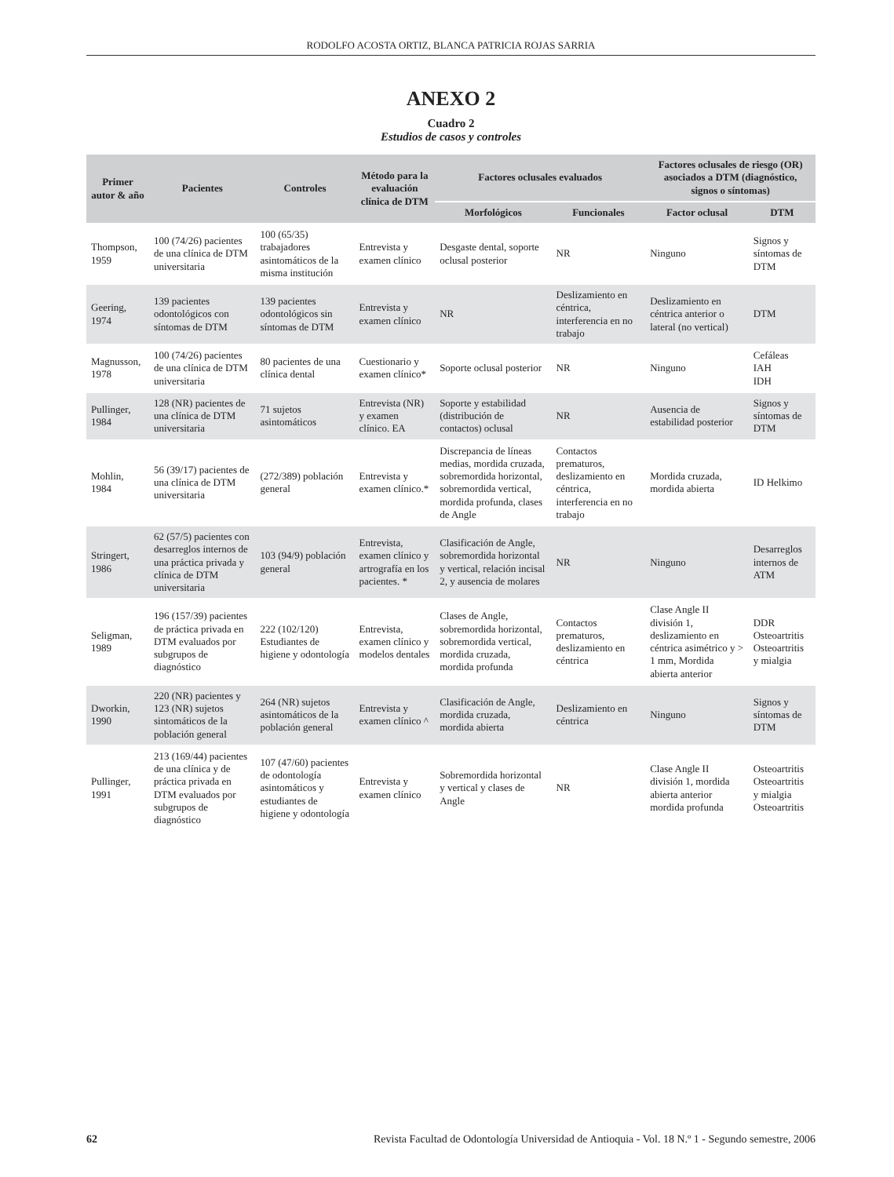RODOLFO ACOSTA ORTIZ, BLANCA PATRICIA ROJAS SARRIA
ANEXO 2
Cuadro 2
Estudios de casos y controles
| Primer autor & año | Pacientes | Controles | Método para la evaluación clínica de DTM | Factores oclusales evaluados | | Factores oclusales de riesgo (OR) asociados a DTM (diagnóstico, signos o síntomas) | |
| --- | --- | --- | --- | --- | --- | --- | --- |
| | | | | Morfológicos | Funcionales | Factor oclusal | DTM |
| Thompson, 1959 | 100 (74/26) pacientes de una clínica de DTM universitaria | 100 (65/35) trabajadores asintomáticos de la misma institución | Entrevista y examen clínico | Desgaste dental, soporte oclusal posterior | NR | Ninguno | Signos y síntomas de DTM |
| Geering, 1974 | 139 pacientes odontológicos con síntomas de DTM | 139 pacientes odontológicos sin síntomas de DTM | Entrevista y examen clínico | NR | Deslizamiento en céntrica, interferencia en no trabajo | Deslizamiento en céntrica anterior o lateral (no vertical) | DTM |
| Magnusson, 1978 | 100 (74/26) pacientes de una clínica de DTM universitaria | 80 pacientes de una clínica dental | Cuestionario y examen clínico* | Soporte oclusal posterior | NR | Ninguno | Cefáleas IAH IDH |
| Pullinger, 1984 | 128 (NR) pacientes de una clínica de DTM universitaria | 71 sujetos asintomáticos | Entrevista (NR) y examen clínico. EA | Soporte y estabilidad (distribución de contactos) oclusal | NR | Ausencia de estabilidad posterior | Signos y síntomas de DTM |
| Mohlin, 1984 | 56 (39/17) pacientes de una clínica de DTM universitaria | (272/389) población general | Entrevista y examen clínico.* | Discrepancia de líneas medias, mordida cruzada, sobremordida horizontal, sobremordida vertical, mordida profunda, clases de Angle | Contactos prematuros, deslizamiento en céntrica, interferencia en no trabajo | Mordida cruzada, mordida abierta | ID Helkimo |
| Stringert, 1986 | 62 (57/5) pacientes con desarreglos internos de una práctica privada y clínica de DTM universitaria | 103 (94/9) población general | Entrevista, examen clínico y artrografía en los pacientes. * | Clasificación de Angle, sobremordida horizontal y vertical, relación incisal 2, y ausencia de molares | NR | Ninguno | Desarreglos internos de ATM |
| Seligman, 1989 | 196 (157/39) pacientes de práctica privada en DTM evaluados por subgrupos de diagnóstico | 222 (102/120) Estudiantes de higiene y odontología | Entrevista, examen clínico y modelos dentales | Clases de Angle, sobremordida horizontal, sobremordida vertical, mordida cruzada, mordida profunda | Contactos prematuros, deslizamiento en céntrica | Clase Angle II división 1, deslizamiento en céntrica asimétrico y > 1 mm, Mordida abierta anterior | DDR Osteoartritis Osteoartritis y mialgia |
| Dworkin, 1990 | 220 (NR) pacientes y 123 (NR) sujetos sintomáticos de la población general | 264 (NR) sujetos asintomáticos de la población general | Entrevista y examen clínico ^ | Clasificación de Angle, mordida cruzada, mordida abierta | Deslizamiento en céntrica | Ninguno | Signos y síntomas de DTM |
| Pullinger, 1991 | 213 (169/44) pacientes de una clínica y de práctica privada en DTM evaluados por subgrupos de diagnóstico | 107 (47/60) pacientes de odontología asintomáticos y estudiantes de higiene y odontología | Entrevista y examen clínico | Sobremordida horizontal y vertical y clases de Angle | NR | Clase Angle II división 1, mordida abierta anterior mordida profunda | Osteoartritis Osteoartritis y mialgia Osteoartritis |
62 Revista Facultad de Odontología Universidad de Antioquia - Vol. 18 N.º 1 - Segundo semestre, 2006